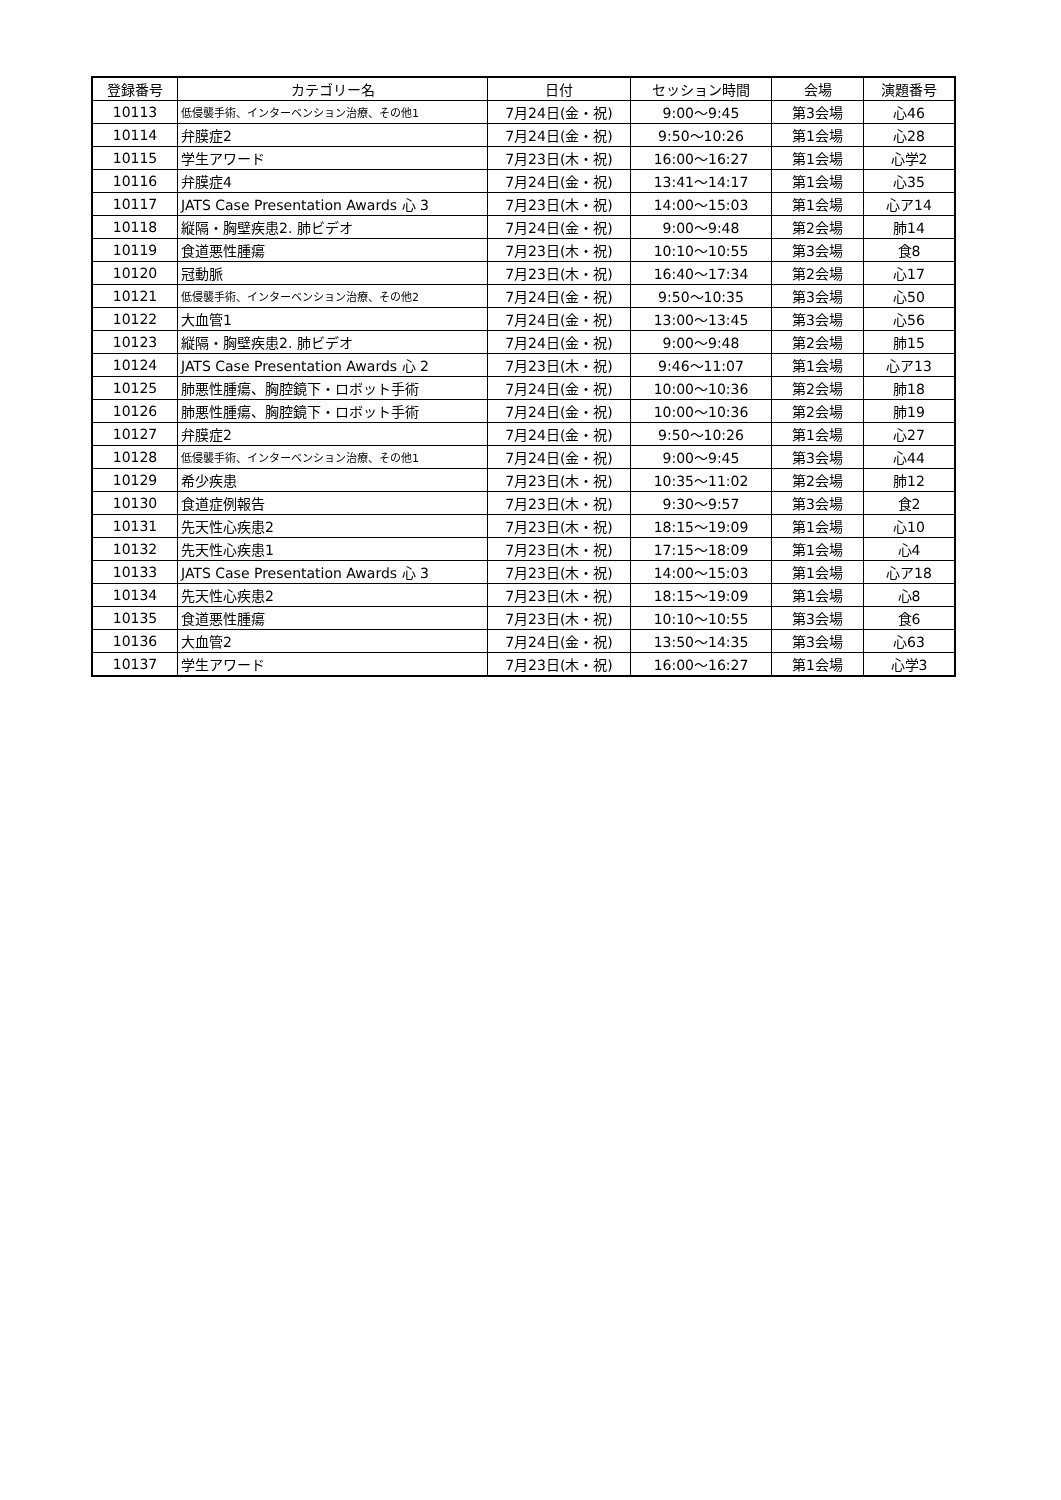| 登録番号 | カテゴリー名 | 日付 | セッション時間 | 会場 | 演題番号 |
| --- | --- | --- | --- | --- | --- |
| 10113 | 低侵襲手術、インターベンション治療、その他1 | 7月24日(金・祝) | 9:00〜9:45 | 第3会場 | 心46 |
| 10114 | 弁膜症2 | 7月24日(金・祝) | 9:50〜10:26 | 第1会場 | 心28 |
| 10115 | 学生アワード | 7月23日(木・祝) | 16:00〜16:27 | 第1会場 | 心学2 |
| 10116 | 弁膜症4 | 7月24日(金・祝) | 13:41〜14:17 | 第1会場 | 心35 |
| 10117 | JATS Case Presentation Awards 心 3 | 7月23日(木・祝) | 14:00〜15:03 | 第1会場 | 心ア14 |
| 10118 | 縦隔・胸壁疾患2. 肺ビデオ | 7月24日(金・祝) | 9:00〜9:48 | 第2会場 | 肺14 |
| 10119 | 食道悪性腫瘍 | 7月23日(木・祝) | 10:10〜10:55 | 第3会場 | 食8 |
| 10120 | 冠動脈 | 7月23日(木・祝) | 16:40〜17:34 | 第2会場 | 心17 |
| 10121 | 低侵襲手術、インターベンション治療、その他2 | 7月24日(金・祝) | 9:50〜10:35 | 第3会場 | 心50 |
| 10122 | 大血管1 | 7月24日(金・祝) | 13:00〜13:45 | 第3会場 | 心56 |
| 10123 | 縦隔・胸壁疾患2. 肺ビデオ | 7月24日(金・祝) | 9:00〜9:48 | 第2会場 | 肺15 |
| 10124 | JATS Case Presentation Awards 心 2 | 7月23日(木・祝) | 9:46〜11:07 | 第1会場 | 心ア13 |
| 10125 | 肺悪性腫瘍、胸腔鏡下・ロボット手術 | 7月24日(金・祝) | 10:00〜10:36 | 第2会場 | 肺18 |
| 10126 | 肺悪性腫瘍、胸腔鏡下・ロボット手術 | 7月24日(金・祝) | 10:00〜10:36 | 第2会場 | 肺19 |
| 10127 | 弁膜症2 | 7月24日(金・祝) | 9:50〜10:26 | 第1会場 | 心27 |
| 10128 | 低侵襲手術、インターベンション治療、その他1 | 7月24日(金・祝) | 9:00〜9:45 | 第3会場 | 心44 |
| 10129 | 希少疾患 | 7月23日(木・祝) | 10:35〜11:02 | 第2会場 | 肺12 |
| 10130 | 食道症例報告 | 7月23日(木・祝) | 9:30〜9:57 | 第3会場 | 食2 |
| 10131 | 先天性心疾患2 | 7月23日(木・祝) | 18:15〜19:09 | 第1会場 | 心10 |
| 10132 | 先天性心疾患1 | 7月23日(木・祝) | 17:15〜18:09 | 第1会場 | 心4 |
| 10133 | JATS Case Presentation Awards 心 3 | 7月23日(木・祝) | 14:00〜15:03 | 第1会場 | 心ア18 |
| 10134 | 先天性心疾患2 | 7月23日(木・祝) | 18:15〜19:09 | 第1会場 | 心8 |
| 10135 | 食道悪性腫瘍 | 7月23日(木・祝) | 10:10〜10:55 | 第3会場 | 食6 |
| 10136 | 大血管2 | 7月24日(金・祝) | 13:50〜14:35 | 第3会場 | 心63 |
| 10137 | 学生アワード | 7月23日(木・祝) | 16:00〜16:27 | 第1会場 | 心学3 |